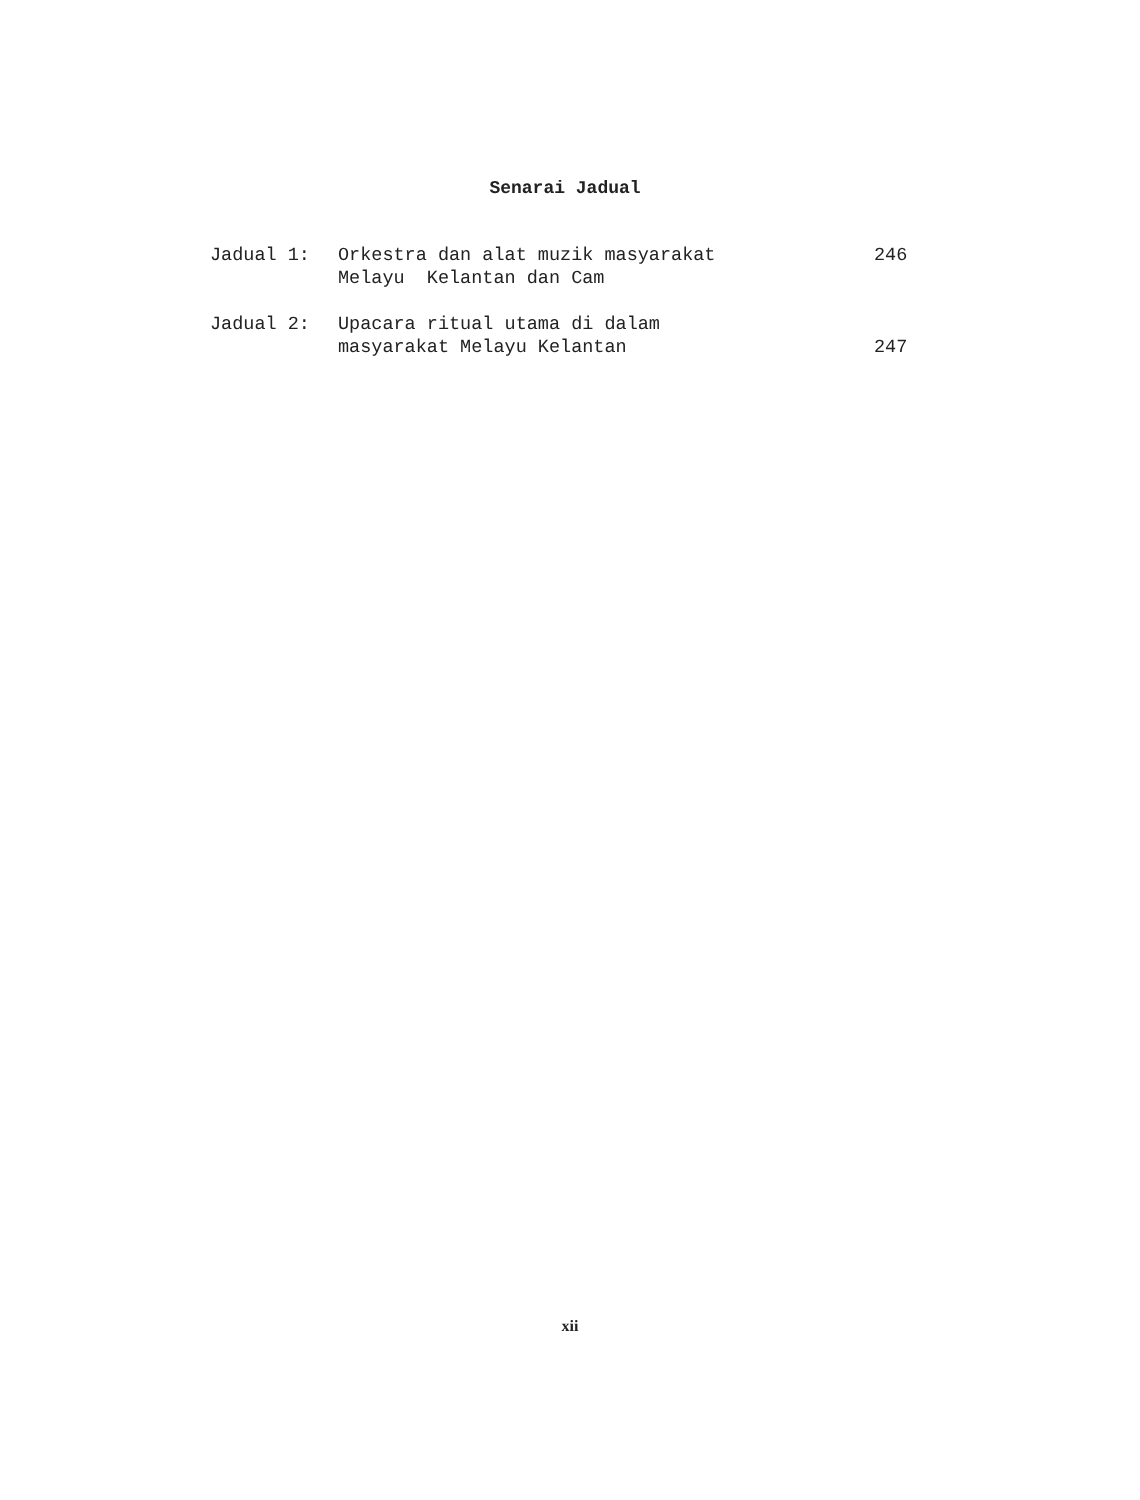Senarai Jadual
| Jadual 1: | Orkestra dan alat muzik masyarakat Melayu Kelantan dan Cam | 246 |
| Jadual 2: | Upacara ritual utama di dalam masyarakat Melayu Kelantan | 247 |
xii